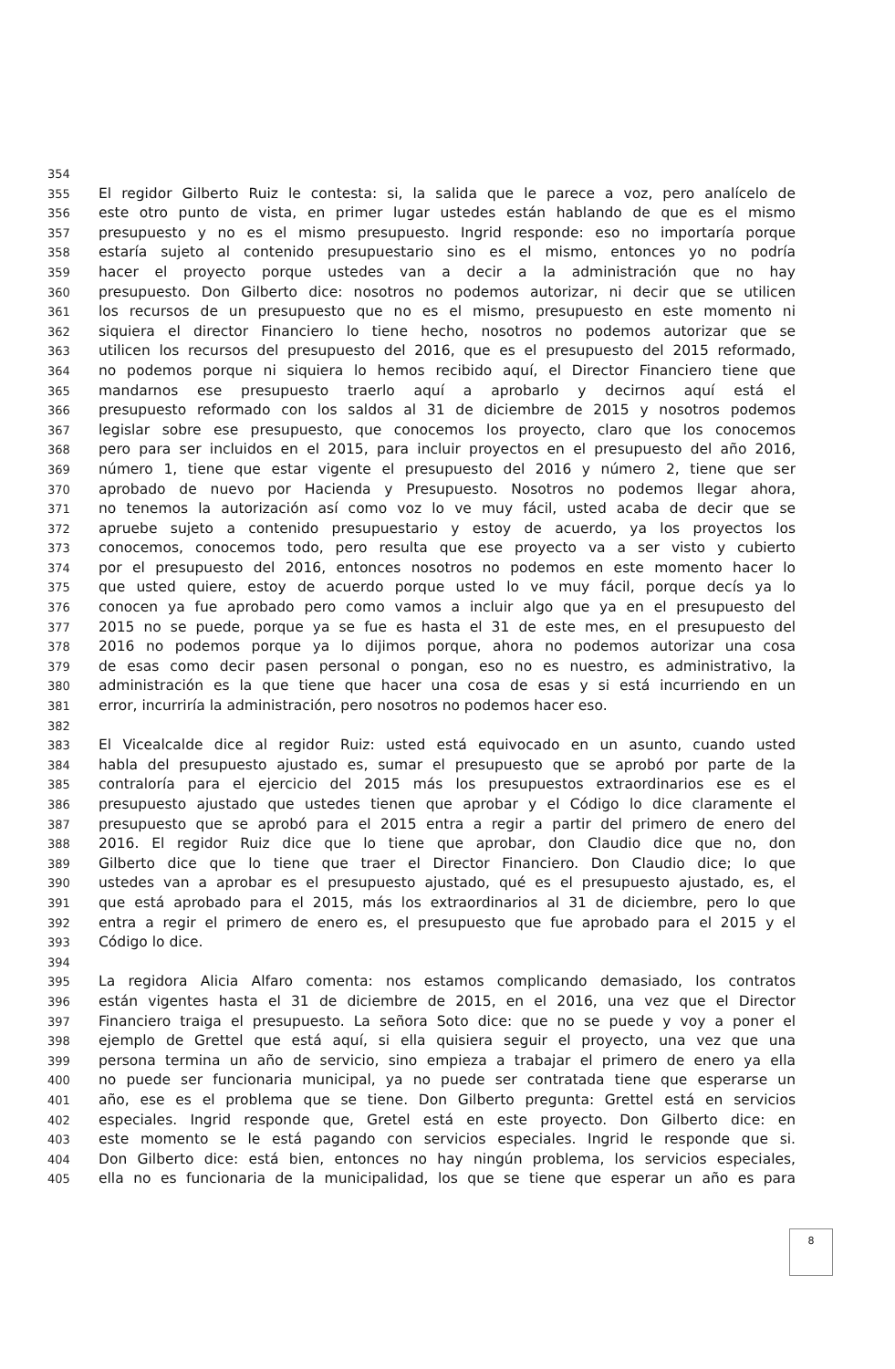354
355 El regidor Gilberto Ruiz le contesta: si, la salida que le parece a voz, pero analícelo de
356 este otro punto de vista, en primer lugar ustedes están hablando de que es el mismo
357 presupuesto y no es el mismo presupuesto. Ingrid responde: eso no importaría porque
358 estaría sujeto al contenido presupuestario sino es el mismo, entonces yo no podría
359 hacer el proyecto porque ustedes van a decir a la administración que no hay
360 presupuesto. Don Gilberto dice: nosotros no podemos autorizar, ni decir que se utilicen
361 los recursos de un presupuesto que no es el mismo, presupuesto en este momento ni
362 siquiera el director Financiero lo tiene hecho, nosotros no podemos autorizar que se
363 utilicen los recursos del presupuesto del 2016, que es el presupuesto del 2015 reformado,
364 no podemos porque ni siquiera lo hemos recibido aquí, el Director Financiero tiene que
365 mandarnos ese presupuesto traerlo aquí a aprobarlo y decirnos aquí está el
366 presupuesto reformado con los saldos al 31 de diciembre de 2015 y nosotros podemos
367 legislar sobre ese presupuesto, que conocemos los proyecto, claro que los conocemos
368 pero para ser incluidos en el 2015, para incluir proyectos en el presupuesto del año 2016,
369 número 1, tiene que estar vigente el presupuesto del 2016 y número 2, tiene que ser
370 aprobado de nuevo por Hacienda y Presupuesto. Nosotros no podemos llegar ahora,
371 no tenemos la autorización así como voz lo ve muy fácil, usted acaba de decir que se
372 apruebe sujeto a contenido presupuestario y estoy de acuerdo, ya los proyectos los
373 conocemos, conocemos todo, pero resulta que ese proyecto va a ser visto y cubierto
374 por el presupuesto del 2016, entonces nosotros no podemos en este momento hacer lo
375 que usted quiere, estoy de acuerdo porque usted lo ve muy fácil, porque decís ya lo
376 conocen ya fue aprobado pero como vamos a incluir algo que ya en el presupuesto del
377 2015 no se puede, porque ya se fue es hasta el 31 de este mes, en el presupuesto del
378 2016 no podemos porque ya lo dijimos porque, ahora no podemos autorizar una cosa
379 de esas como decir pasen personal o pongan, eso no es nuestro, es administrativo, la
380 administración es la que tiene que hacer una cosa de esas y si está incurriendo en un
381 error, incurriría la administración, pero nosotros no podemos hacer eso.
382
383 El Vicealcalde dice al regidor Ruiz: usted está equivocado en un asunto, cuando usted
384 habla del presupuesto ajustado es, sumar el presupuesto que se aprobó por parte de la
385 contraloría para el ejercicio del 2015 más los presupuestos extraordinarios ese es el
386 presupuesto ajustado que ustedes tienen que aprobar y el Código lo dice claramente el
387 presupuesto que se aprobó para el 2015 entra a regir a partir del primero de enero del
388 2016. El regidor Ruiz dice que lo tiene que aprobar, don Claudio dice que no, don
389 Gilberto dice que lo tiene que traer el Director Financiero. Don Claudio dice; lo que
390 ustedes van a aprobar es el presupuesto ajustado, qué es el presupuesto ajustado, es, el
391 que está aprobado para el 2015, más los extraordinarios al 31 de diciembre, pero lo que
392 entra a regir el primero de enero es, el presupuesto que fue aprobado para el 2015 y el
393 Código lo dice.
394
395 La regidora Alicia Alfaro comenta: nos estamos complicando demasiado, los contratos
396 están vigentes hasta el 31 de diciembre de 2015, en el 2016, una vez que el Director
397 Financiero traiga el presupuesto. La señora Soto dice: que no se puede y voy a poner el
398 ejemplo de Grettel que está aquí, si ella quisiera seguir el proyecto, una vez que una
399 persona termina un año de servicio, sino empieza a trabajar el primero de enero ya ella
400 no puede ser funcionaria municipal, ya no puede ser contratada tiene que esperarse un
401 año, ese es el problema que se tiene. Don Gilberto pregunta: Grettel está en servicios
402 especiales. Ingrid responde que, Gretel está en este proyecto. Don Gilberto dice: en
403 este momento se le está pagando con servicios especiales. Ingrid le responde que si.
404 Don Gilberto dice: está bien, entonces no hay ningún problema, los servicios especiales,
405 ella no es funcionaria de la municipalidad, los que se tiene que esperar un año es para
8